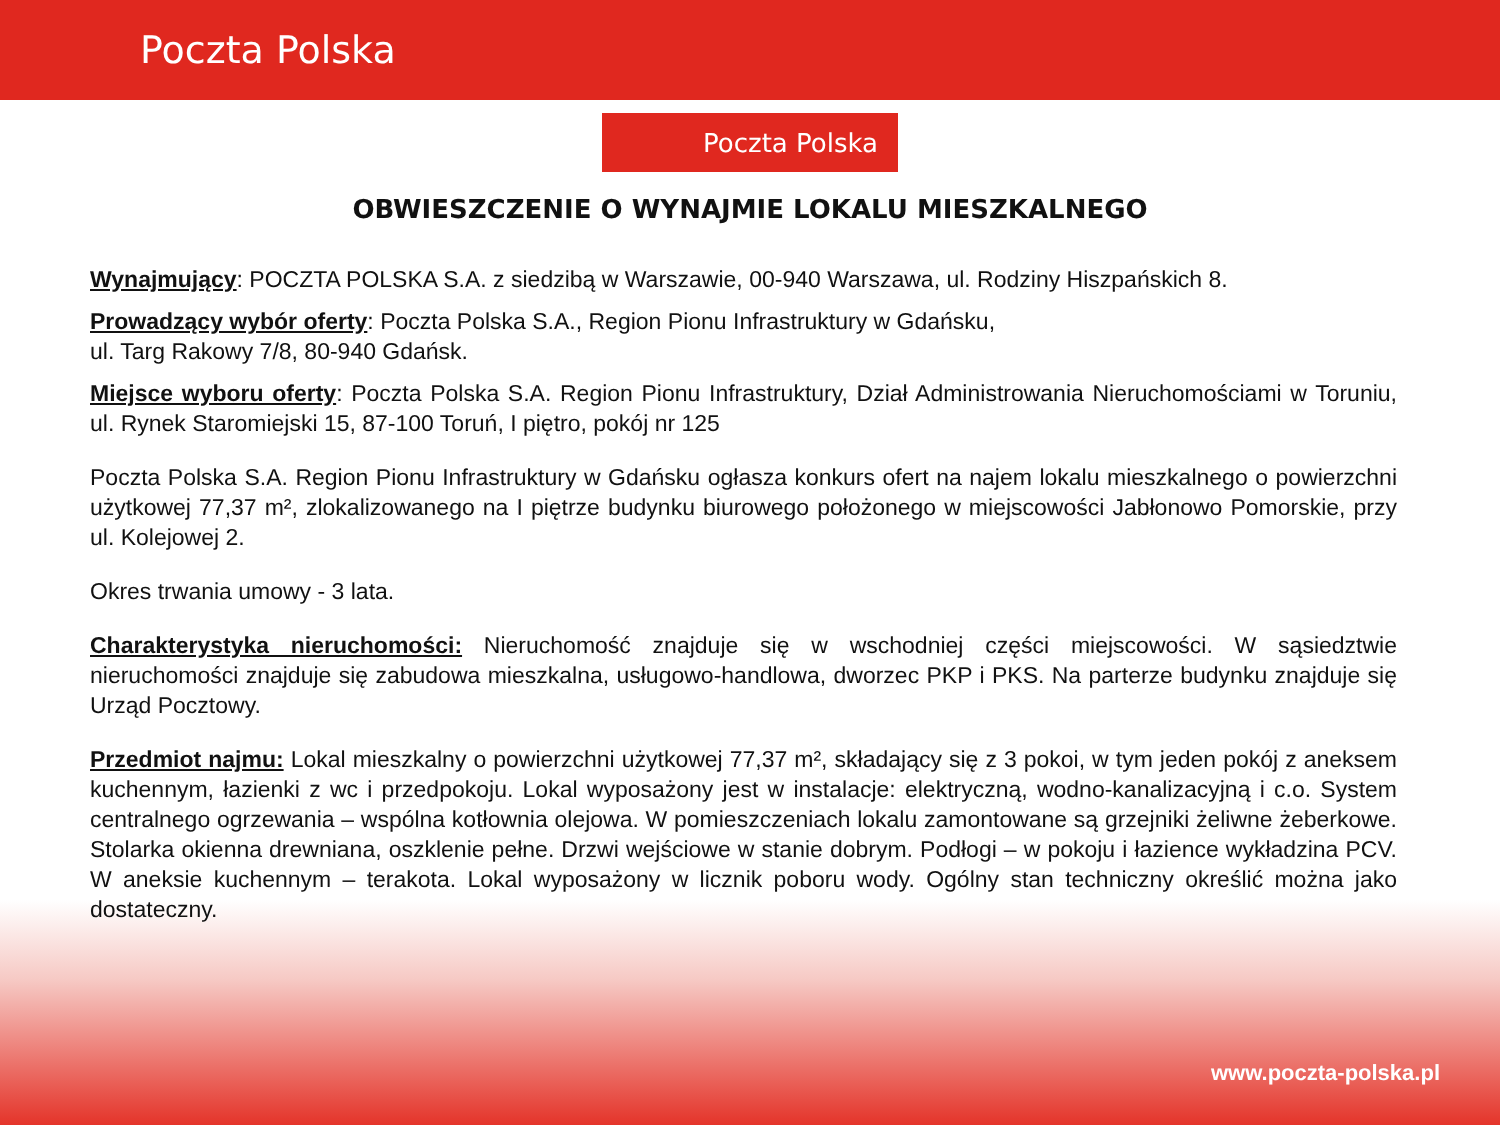Poczta Polska
Poczta Polska
OBWIESZCZENIE O WYNAJMIE LOKALU MIESZKALNEGO
Wynajmujący: POCZTA POLSKA S.A. z siedzibą w Warszawie, 00-940 Warszawa, ul. Rodziny Hiszpańskich 8.
Prowadzący wybór oferty: Poczta Polska S.A., Region Pionu Infrastruktury w Gdańsku,
ul. Targ Rakowy 7/8, 80-940 Gdańsk.
Miejsce wyboru oferty: Poczta Polska S.A. Region Pionu Infrastruktury, Dział Administrowania Nieruchomościami w Toruniu, ul. Rynek Staromiejski 15, 87-100 Toruń, I piętro, pokój nr 125
Poczta Polska S.A. Region Pionu Infrastruktury w Gdańsku ogłasza konkurs ofert na najem lokalu mieszkalnego o powierzchni użytkowej 77,37 m², zlokalizowanego na I piętrze budynku biurowego położonego w miejscowości Jabłonowo Pomorskie, przy ul. Kolejowej 2.
Okres trwania umowy - 3 lata.
Charakterystyka nieruchomości: Nieruchomość znajduje się w wschodniej części miejscowości. W sąsiedztwie nieruchomości znajduje się zabudowa mieszkalna, usługowo-handlowa, dworzec PKP i PKS. Na parterze budynku znajduje się Urząd Pocztowy.
Przedmiot najmu: Lokal mieszkalny o powierzchni użytkowej 77,37 m², składający się z 3 pokoi, w tym jeden pokój z aneksem kuchennym, łazienki z wc i przedpokoju. Lokal wyposażony jest w instalacje: elektryczną, wodno-kanalizacyjną i c.o. System centralnego ogrzewania – wspólna kotłownia olejowa. W pomieszczeniach lokalu zamontowane są grzejniki żeliwne żeberkowe. Stolarka okienna drewniana, oszklenie pełne. Drzwi wejściowe w stanie dobrym. Podłogi – w pokoju i łazience wykładzina PCV. W aneksie kuchennym – terakota. Lokal wyposażony w licznik poboru wody. Ogólny stan techniczny określić można jako dostateczny.
www.poczta-polska.pl